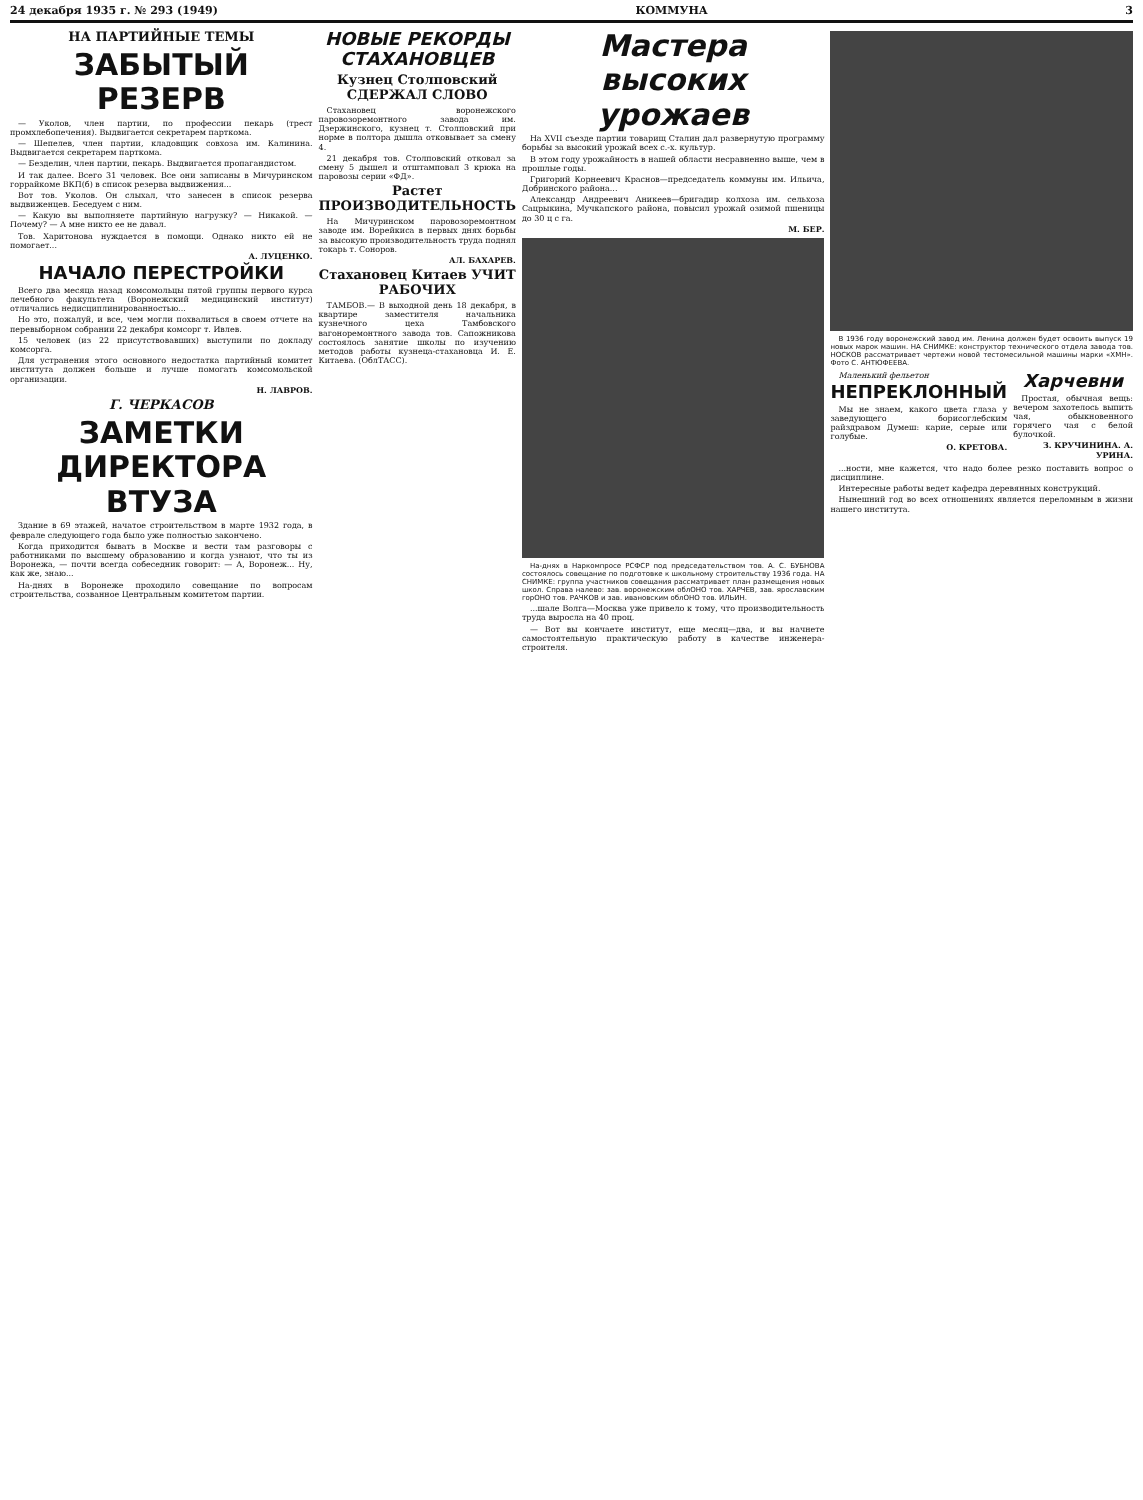24 декабря 1935 г. № 293 (1949) КОММУНА 3
НА ПАРТИЙНЫЕ ТЕМЫ
ЗАБЫТЫЙ РЕЗЕРВ
— Уколов, член партии, по профессии пекарь (трест промхлебопечения). Выдвигается секретарем парткома.
— Шепелев, член партии, кладовщик совхоза им. Калинина. Выдвигается секретарем парткома.
— Безделин, член партии, пекарь. Выдвигается пропагандистом.
И так далее. Всего 31 человек. Все они записаны в Мичуринском горрайкоме ВКП(б) в список резерва выдвижения...
Вот тов. Уколов. Он слыхал, что занесен в список резерва выдвиженцев. Беседуем с ним.
— Какую вы выполняете партийную нагрузку? — Никакой. — Почему? — А мне никто ее не давал.
Тов. Харитонова нуждается в помощи. Однако никто ей не помогает...
А. ЛУЦЕНКО.
НАЧАЛО ПЕРЕСТРОЙКИ
Всего два месяца назад комсомольцы пятой группы первого курса лечебного факультета (Воронежский медицинский институт) отличались недисциплинированностью...
Но это, пожалуй, и все, чем могли похвалиться в своем отчете на перевыборном собрании 22 декабря комсорг т. Ивлев.
15 человек (из 22 присутствовавших) выступили по докладу комсорга.
Для устранения этого основного недостатка партийный комитет института должен больше и лучше помогать комсомольской организации.
Н. ЛАВРОВ.
Г. ЧЕРКАСОВ
ЗАМЕТКИ ДИРЕКТОРА ВТУЗА
Здание в 69 этажей, начатое строительством в марте 1932 года, в феврале следующего года было уже полностью закончено.
Когда приходится бывать в Москве и вести там разговоры с работниками по высшему образованию и когда узнают, что ты из Воронежа, — почти всегда собеседник говорит: — А, Воронеж... Ну, как же, знаю...
На-днях в Воронеже проходило совещание по вопросам строительства, созванное Центральным комитетом партии.
НОВЫЕ РЕКОРДЫ СТАХАНОВЦЕВ
Кузнец Столповский СДЕРЖАЛ СЛОВО
Стахановец воронежского паровозоремонтного завода им. Дзержинского, кузнец т. Столповский при норме в полтора дышла отковывает за смену 4.
21 декабря тов. Столповский отковал за смену 5 дышел и отштамповал 3 крюка на паровозы серии «ФД».
Растет ПРОИЗВОДИТЕЛЬНОСТЬ
На Мичуринском паровозоремонтном заводе им. Ворейкиса в первых днях борьбы за высокую производительность труда поднял токарь т. Соноров.
АЛ. БАХАРЕВ.
Стахановец Китаев УЧИТ РАБОЧИХ
ТАМБОВ.— В выходной день 18 декабря, в квартире заместителя начальника кузнечного цеха Тамбовского вагоноремонтного завода тов. Сапожникова состоялось занятие школы по изучению методов работы кузнеца-стахановца И. Е. Китаева. (ОблТАСС).
Мастера высоких урожаев
На XVII съезде партии товарищ Сталин дал развернутую программу борьбы за высокий урожай всех с.-х. культур.
В этом году урожайность в нашей области несравненно выше, чем в прошлые годы.
Григорий Корнеевич Краснов—председатель коммуны им. Ильича, Добринского района...
Александр Андреевич Аникеев—бригадир колхоза им. сельхоза Сацрыкина, Мучкапского района, повысил урожай озимой пшеницы до 30 ц с га.
М. БЕР.
На-днях в Наркомпросе РСФСР под председательством тов. А. С. БУБНОВА состоялось совещание по подготовке к школьному строительству 1936 года. НА СНИМКЕ: группа участников совещания рассматривает план размещения новых школ. Справа налево: зав. воронежским облОНО тов. ХАРЧЕВ, зав. ярославским горОНО тов. РАЧКОВ и зав. ивановским облОНО тов. ИЛЬИН.
...шале Волга—Москва уже привело к тому, что производительность труда выросла на 40 проц.
— Вот вы кончаете институт, еще месяц—два, и вы начнете самостоятельную практическую работу в качестве инженера-строителя.
В 1936 году воронежский завод им. Ленина должен будет освоить выпуск 19 новых марок машин. НА СНИМКЕ: конструктор технического отдела завода тов. НОСКОВ рассматривает чертежи новой тестомесильной машины марки «ХМН». Фото С. АНТЮФЕЕВА.
Маленький фельетон
НЕПРЕКЛОННЫЙ
Мы не знаем, какого цвета глаза у заведующего борисоглебским райздравом Думеш: карие, серые или голубые.
О. КРЕТОВА.
Харчевни
Простая, обычная вещь: вечером захотелось выпить чая, обыкновенного горячего чая с белой булочкой.
З. КРУЧИНИНА. А. УРИНА.
...ности, мне кажется, что надо более резко поставить вопрос о дисциплине.
Интересные работы ведет кафедра деревянных конструкций.
Нынешний год во всех отношениях является переломным в жизни нашего института.